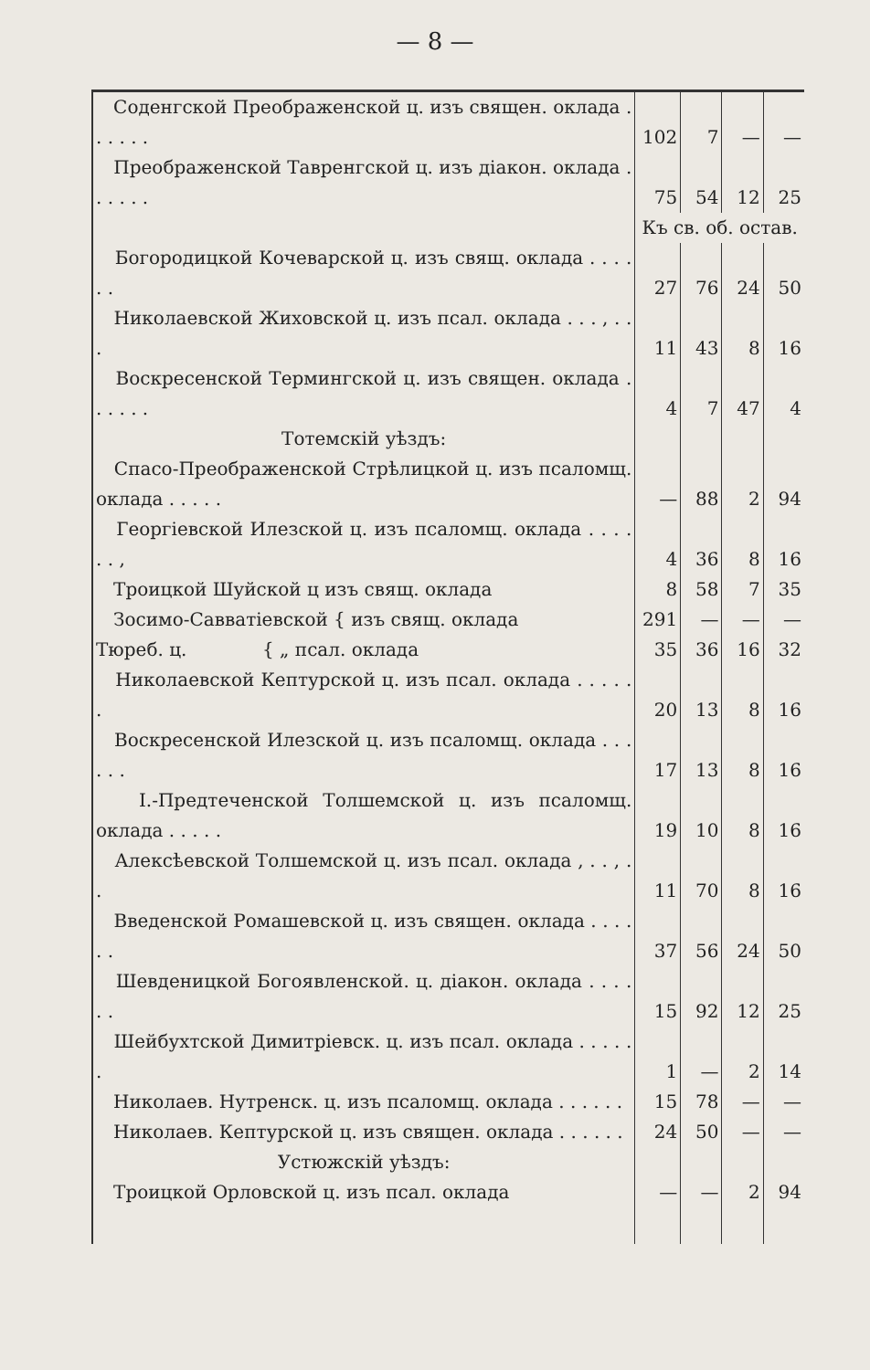— 8 —
| Соденгской Преображенской ц. изъ священ. оклада . . . . . . | 102 | 7 | — | — |
| Преображенской Тавренгской ц. изъ діакон. оклада . . . . . . | 75 | 54 | 12 | 25 |
| | Къ св. об. остав. | | | |
| Богородицкой Кочеварской ц. изъ свящ. оклада . . . . . . | 27 | 76 | 24 | 50 |
| Николаевской Жиховской ц. изъ псал. оклада . . . , . . . | 11 | 43 | 8 | 16 |
| Воскресенской Термингской ц. изъ священ. оклада . . . . . . | 4 | 7 | 47 | 4 |
| Тотемскій уѣздъ: | | | | |
| Спасо-Преображенской Стрѣлицкой ц. изъ псаломщ. оклада . . . . . | — | 88 | 2 | 94 |
| Георгіевской Илезской ц. изъ псаломщ. оклада . . . . . . , | 4 | 36 | 8 | 16 |
| Троицкой Шуйской ц изъ свящ. оклада | 8 | 58 | 7 | 35 |
| Зосимо-Савватіевской { изъ свящ. оклада | 291 | — | — | — |
| Тюреб. ц. { „ псал. оклада | 35 | 36 | 16 | 32 |
| Николаевской Кептурской ц. изъ псал. оклада . . . . . . | 20 | 13 | 8 | 16 |
| Воскресенской Илезской ц. изъ псаломщ. оклада . . . . . . | 17 | 13 | 8 | 16 |
| І.-Предтеченской Толшемской ц. изъ псаломщ. оклада . . . . . | 19 | 10 | 8 | 16 |
| Алексѣевской Толшемской ц. изъ псал. оклада , . . , . . | 11 | 70 | 8 | 16 |
| Введенской Ромашевской ц. изъ священ. оклада . . . . . . | 37 | 56 | 24 | 50 |
| Шевденицкой Богоявленской. ц. діакон. оклада . . . . . . | 15 | 92 | 12 | 25 |
| Шейбухтской Димитріевск. ц. изъ псал. оклада . . . . . . | 1 | — | 2 | 14 |
| Николаев. Нутренск. ц. изъ псаломщ. оклада . . . . . . | 15 | 78 | — | — |
| Николаев. Кептурской ц. изъ священ. оклада . . . . . . | 24 | 50 | — | — |
| Устюжскій уѣздъ: | | | | |
| Троицкой Орловской ц. изъ псал. оклада | — | — | 2 | 94 |